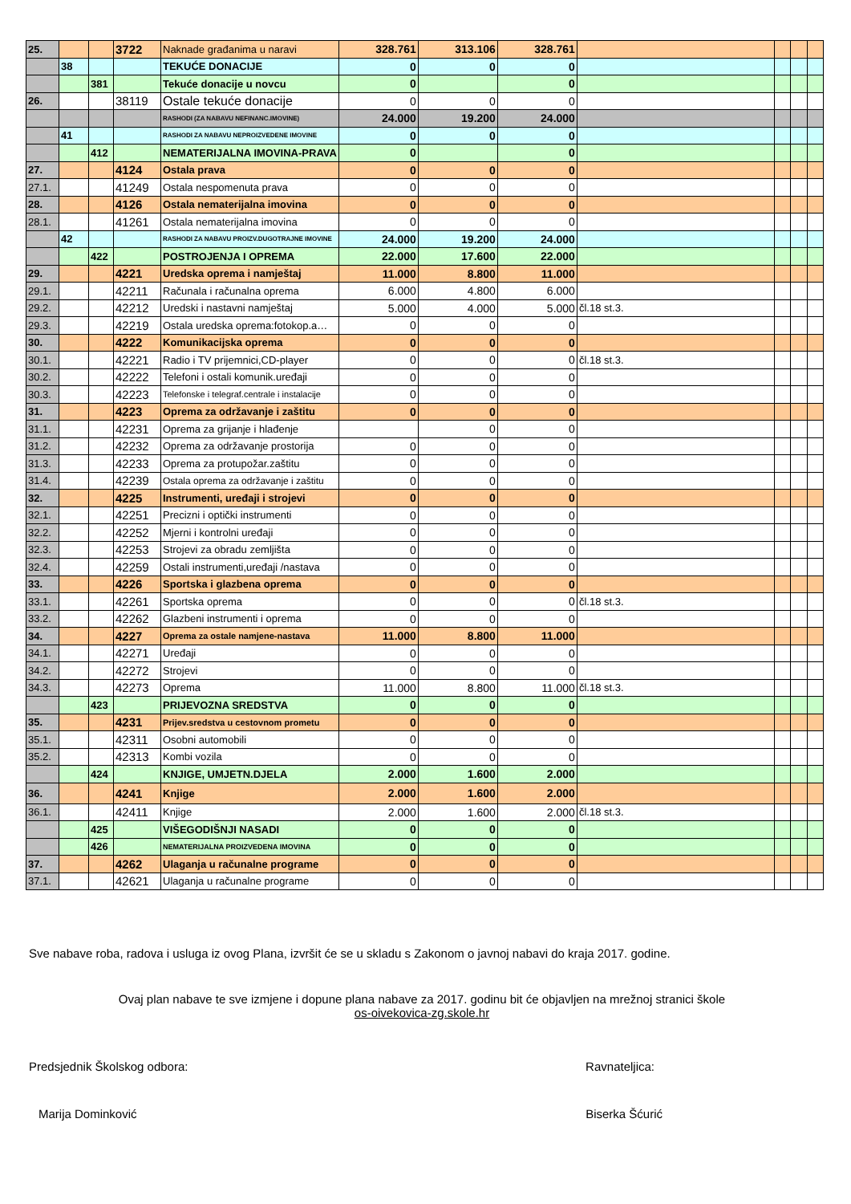| 25. | | | 3722 | Naknade građanima u naravi | 328.761 | 313.106 | 328.761 | | | | |
| | 38 | | | TEKUĆE DONACIJE | 0 | 0 | 0 | | | | |
| | | 381 | | Tekuće donacije u novcu | 0 | | 0 | | | | |
| 26. | | | 38119 | Ostale tekuće donacije | 0 | 0 | 0 | | | | |
| | | | | RASHODI (ZA NABAVU NEFINANC.IMOVINE) | 24.000 | 19.200 | 24.000 | | | | |
| | 41 | | | RASHODI ZA NABAVU NEPROIZVEDENE IMOVINE | 0 | 0 | 0 | | | | |
| | | 412 | | NEMATERIJALNA IMOVINA-PRAVA | 0 | | 0 | | | | |
| 27. | | | 4124 | Ostala prava | 0 | 0 | 0 | | | | |
| 27.1. | | | 41249 | Ostala nespomenuta prava | 0 | 0 | 0 | | | | |
| 28. | | | 4126 | Ostala nematerijalna imovina | 0 | 0 | 0 | | | | |
| 28.1. | | | 41261 | Ostala nematerijalna imovina | 0 | 0 | 0 | | | | |
| | 42 | | | RASHODI ZA NABAVU PROIZV.DUGOTRAJNE IMOVINE | 24.000 | 19.200 | 24.000 | | | | |
| | | 422 | | POSTROJENJA I OPREMA | 22.000 | 17.600 | 22.000 | | | | |
| 29. | | | 4221 | Uredska oprema i namještaj | 11.000 | 8.800 | 11.000 | | | | |
| 29.1. | | | 42211 | Računala i računalna oprema | 6.000 | 4.800 | 6.000 | | | | |
| 29.2. | | | 42212 | Uredski i nastavni namještaj | 5.000 | 4.000 | 5.000 | čl.18 st.3. | | | |
| 29.3. | | | 42219 | Ostala uredska oprema:fotokop.a… | 0 | 0 | 0 | | | | |
| 30. | | | 4222 | Komunikacijska oprema | 0 | 0 | 0 | | | | |
| 30.1. | | | 42221 | Radio i TV prijemnici,CD-player | 0 | 0 | 0 | čl.18 st.3. | | | |
| 30.2. | | | 42222 | Telefoni i ostali komunik.uređaji | 0 | 0 | 0 | | | | |
| 30.3. | | | 42223 | Telefonske i telegraf.centrale i instalacije | 0 | 0 | 0 | | | | |
| 31. | | | 4223 | Oprema za održavanje i zaštitu | 0 | 0 | 0 | | | | |
| 31.1. | | | 42231 | Oprema za grijanje i hlađenje | | 0 | 0 | | | | |
| 31.2. | | | 42232 | Oprema za održavanje prostorija | 0 | 0 | 0 | | | | |
| 31.3. | | | 42233 | Oprema za protupožar.zaštitu | 0 | 0 | 0 | | | | |
| 31.4. | | | 42239 | Ostala oprema za održavanje i zaštitu | 0 | 0 | 0 | | | | |
| 32. | | | 4225 | Instrumenti, uređaji i strojevi | 0 | 0 | 0 | | | | |
| 32.1. | | | 42251 | Precizni i optički instrumenti | 0 | 0 | 0 | | | | |
| 32.2. | | | 42252 | Mjerni i kontrolni uređaji | 0 | 0 | 0 | | | | |
| 32.3. | | | 42253 | Strojevi za obradu zemljišta | 0 | 0 | 0 | | | | |
| 32.4. | | | 42259 | Ostali instrumenti,uređaji /nastava | 0 | 0 | 0 | | | | |
| 33. | | | 4226 | Sportska i glazbena oprema | 0 | 0 | 0 | | | | |
| 33.1. | | | 42261 | Sportska oprema | 0 | 0 | 0 | čl.18 st.3. | | | |
| 33.2. | | | 42262 | Glazbeni instrumenti i oprema | 0 | 0 | 0 | | | | |
| 34. | | | 4227 | Oprema za ostale namjene-nastava | 11.000 | 8.800 | 11.000 | | | | |
| 34.1. | | | 42271 | Uređaji | 0 | 0 | 0 | | | | |
| 34.2. | | | 42272 | Strojevi | 0 | 0 | 0 | | | | |
| 34.3. | | | 42273 | Oprema | 11.000 | 8.800 | 11.000 | čl.18 st.3. | | | |
| | | 423 | | PRIJEVOZNA SREDSTVA | 0 | 0 | 0 | | | | |
| 35. | | | 4231 | Prijev.sredstva u cestovnom prometu | 0 | 0 | 0 | | | | |
| 35.1. | | | 42311 | Osobni automobili | 0 | 0 | 0 | | | | |
| 35.2. | | | 42313 | Kombi vozila | 0 | 0 | 0 | | | | |
| | | 424 | | KNJIGE, UMJETN.DJELA | 2.000 | 1.600 | 2.000 | | | | |
| 36. | | | 4241 | Knjige | 2.000 | 1.600 | 2.000 | | | | |
| 36.1. | | | 42411 | Knjige | 2.000 | 1.600 | 2.000 | čl.18 st.3. | | | |
| | | 425 | | VIŠEGODIŠNJI NASADI | 0 | 0 | 0 | | | | |
| | | 426 | | NEMATERIJALNA PROIZVEDENA IMOVINA | 0 | 0 | 0 | | | | |
| 37. | | | 4262 | Ulaganja u računalne programe | 0 | 0 | 0 | | | | |
| 37.1. | | | 42621 | Ulaganja u računalne programe | 0 | 0 | 0 | | | | |
Sve nabave roba, radova i usluga iz ovog Plana, izvršit će se u skladu s Zakonom o javnoj nabavi do kraja 2017. godine.
Ovaj plan nabave te sve izmjene i dopune plana nabave za 2017. godinu bit će objavljen na mrežnoj stranici škole
os-oivekovica-zg.skole.hr
Predsjednik Školskog odbora: Ravnateljica:
Marija Dominković Biserka Šćurić